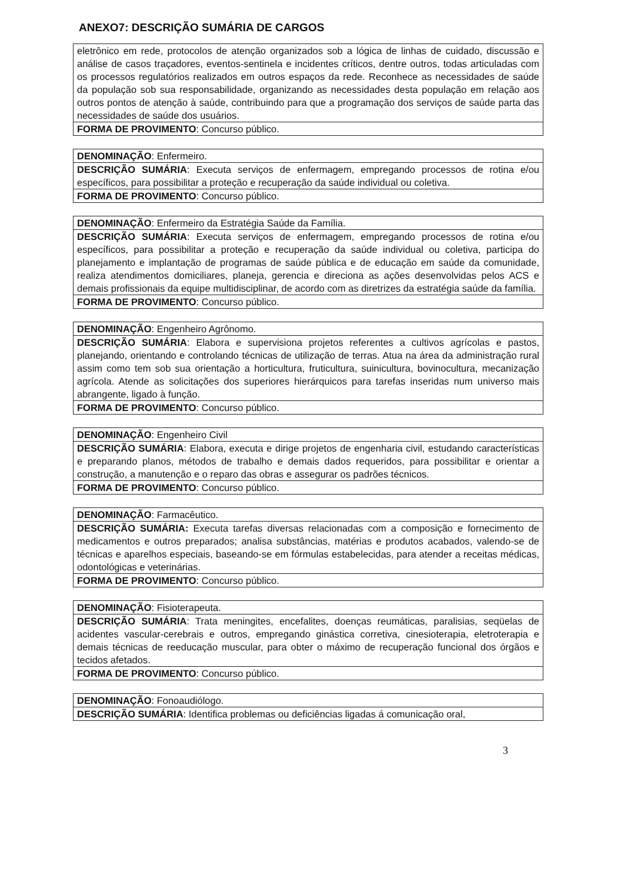ANEXO7: DESCRIÇÃO SUMÁRIA DE CARGOS
| eletrônico em rede, protocolos de atenção organizados sob a lógica de linhas de cuidado, discussão e análise de casos traçadores, eventos-sentinela e incidentes críticos, dentre outros, todas articuladas com os processos regulatórios realizados em outros espaços da rede. Reconhece as necessidades de saúde da população sob sua responsabilidade, organizando as necessidades desta população em relação aos outros pontos de atenção à saúde, contribuindo para que a programação dos serviços de saúde parta das necessidades de saúde dos usuários. |
| FORMA DE PROVIMENTO : Concurso público. |
| DENOMINAÇÃO : Enfermeiro. |
| DESCRIÇÃO SUMÁRIA : Executa serviços de enfermagem, empregando processos de rotina e/ou específicos, para possibilitar a proteção e recuperação da saúde individual ou coletiva. |
| FORMA DE PROVIMENTO : Concurso público. |
| DENOMINAÇÃO : Enfermeiro da Estratégia Saúde da Família. |
| DESCRIÇÃO SUMÁRIA : Executa serviços de enfermagem, empregando processos de rotina e/ou específicos, para possibilitar a proteção e recuperação da saúde individual ou coletiva, participa do planejamento e implantação de programas de saúde pública e de educação em saúde da comunidade, realiza atendimentos domiciliares, planeja, gerencia e direciona as ações desenvolvidas pelos ACS e demais profissionais da equipe multidisciplinar, de acordo com as diretrizes da estratégia saúde da família. |
| FORMA DE PROVIMENTO : Concurso público. |
| DENOMINAÇÃO : Engenheiro Agrônomo. |
| DESCRIÇÃO SUMÁRIA : Elabora e supervisiona projetos referentes a cultivos agrícolas e pastos, planejando, orientando e controlando técnicas de utilização de terras. Atua na área da administração rural assim como tem sob sua orientação a horticultura, fruticultura, suinicultura, bovinocultura, mecanização agrícola. Atende as solicitações dos superiores hierárquicos para tarefas inseridas num universo mais abrangente, ligado à função. |
| FORMA DE PROVIMENTO : Concurso público. |
| DENOMINAÇÃO : Engenheiro Civil |
| DESCRIÇÃO SUMÁRIA : Elabora, executa e dirige projetos de engenharia civil, estudando características e preparando planos, métodos de trabalho e demais dados requeridos, para possibilitar e orientar a construção, a manutenção e o reparo das obras e assegurar os padrões técnicos. |
| FORMA DE PROVIMENTO : Concurso público. |
| DENOMINAÇÃO : Farmacêutico. |
| DESCRIÇÃO SUMÁRIA: Executa tarefas diversas relacionadas com a composição e fornecimento de medicamentos e outros preparados; analisa substâncias, matérias e produtos acabados, valendo-se de técnicas e aparelhos especiais, baseando-se em fórmulas estabelecidas, para atender a receitas médicas, odontológicas e veterinárias. |
| FORMA DE PROVIMENTO : Concurso público. |
| DENOMINAÇÃO : Fisioterapeuta. |
| DESCRIÇÃO SUMÁRIA : Trata meningites, encefalites, doenças reumáticas, paralisias, seqüelas de acidentes vascular-cerebrais e outros, empregando ginástica corretiva, cinesioterapia, eletroterapia e demais técnicas de reeducação muscular, para obter o máximo de recuperação funcional dos órgãos e tecidos afetados. |
| FORMA DE PROVIMENTO : Concurso público. |
| DENOMINAÇÃO : Fonoaudiólogo. |
| DESCRIÇÃO SUMÁRIA : Identifica problemas ou deficiências ligadas á comunicação oral, |
3